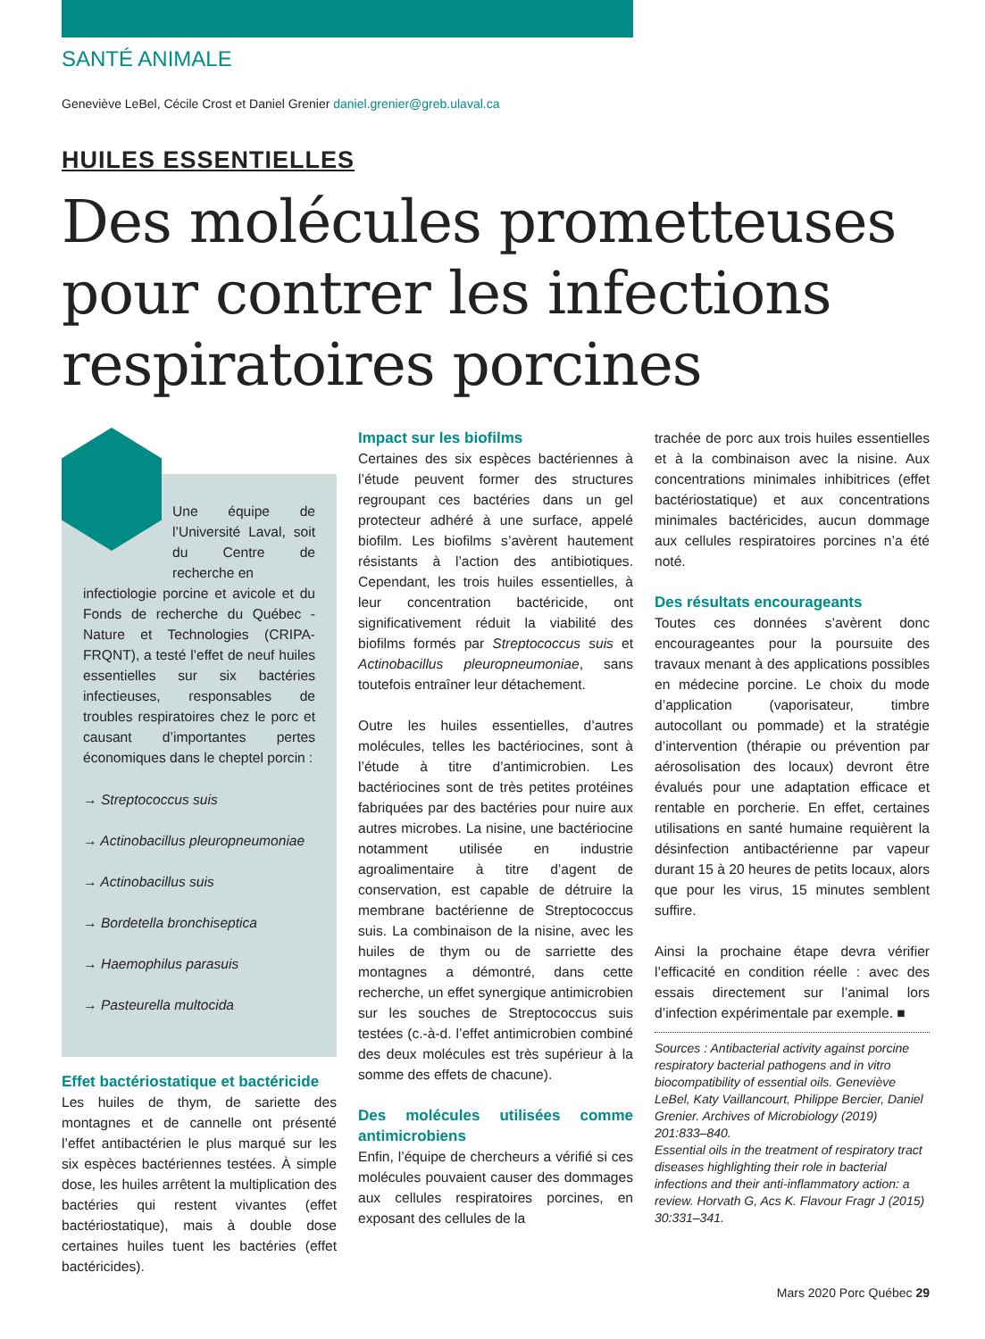SANTÉ ANIMALE
Geneviève LeBel, Cécile Crost et Daniel Grenier daniel.grenier@greb.ulaval.ca
HUILES ESSENTIELLES
Des molécules prometteuses pour contrer les infections respiratoires porcines
Une équipe de l’Université Laval, soit du Centre de recherche en
infectiologie porcine et avicole et du Fonds de recherche du Québec - Nature et Technologies (CRIPA-FRQNT), a testé l’effet de neuf huiles essentielles sur six bactéries infectieuses, responsables de troubles respiratoires chez le porc et causant d’importantes pertes économiques dans le cheptel porcin :
→ Streptococcus suis
→ Actinobacillus pleuropneumoniae
→ Actinobacillus suis
→ Bordetella bronchiseptica
→ Haemophilus parasuis
→ Pasteurella multocida
Effet bactériostatique et bactéricide
Les huiles de thym, de sariette des montagnes et de cannelle ont présenté l’effet antibactérien le plus marqué sur les six espèces bactériennes testées. À simple dose, les huiles arrêtent la multiplication des bactéries qui restent vivantes (effet bactériostatique), mais à double dose certaines huiles tuent les bactéries (effet bactéricides).
Impact sur les biofilms
Certaines des six espèces bactériennes à l’étude peuvent former des structures regroupant ces bactéries dans un gel protecteur adhéré à une surface, appelé biofilm. Les biofilms s’avèrent hautement résistants à l’action des antibiotiques. Cependant, les trois huiles essentielles, à leur concentration bactéricide, ont significativement réduit la viabilité des biofilms formés par Streptococcus suis et Actinobacillus pleuropneumoniae, sans toutefois entraîner leur détachement.
Outre les huiles essentielles, d’autres molécules, telles les bactériocines, sont à l’étude à titre d’antimicrobien. Les bactériocines sont de très petites protéines fabriquées par des bactéries pour nuire aux autres microbes. La nisine, une bactériocine notamment utilisée en industrie agroalimentaire à titre d’agent de conservation, est capable de détruire la membrane bactérienne de Streptococcus suis. La combinaison de la nisine, avec les huiles de thym ou de sarriette des montagnes a démontré, dans cette recherche, un effet synergique antimicrobien sur les souches de Streptococcus suis testées (c.-à-d. l’effet antimicrobien combiné des deux molécules est très supérieur à la somme des effets de chacune).
Des molécules utilisées comme antimicrobiens
Enfin, l’équipe de chercheurs a vérifié si ces molécules pouvaient causer des dommages aux cellules respiratoires porcines, en exposant des cellules de la
trachée de porc aux trois huiles essentielles et à la combinaison avec la nisine. Aux concentrations minimales inhibitrices (effet bactériostatique) et aux concentrations minimales bactéricides, aucun dommage aux cellules respiratoires porcines n’a été noté.
Des résultats encourageants
Toutes ces données s’avèrent donc encourageantes pour la poursuite des travaux menant à des applications possibles en médecine porcine. Le choix du mode d’application (vaporisateur, timbre autocollant ou pommade) et la stratégie d’intervention (thérapie ou prévention par aérosolisation des locaux) devront être évalués pour une adaptation efficace et rentable en porcherie. En effet, certaines utilisations en santé humaine requièrent la désinfection antibactérienne par vapeur durant 15 à 20 heures de petits locaux, alors que pour les virus, 15 minutes semblent suffire.
Ainsi la prochaine étape devra vérifier l’efficacité en condition réelle : avec des essais directement sur l’animal lors d’infection expérimentale par exemple. ■
Sources : Antibacterial activity against porcine respiratory bacterial pathogens and in vitro biocompatibility of essential oils. Geneviève LeBel, Katy Vaillancourt, Philippe Bercier, Daniel Grenier. Archives of Microbiology (2019) 201:833–840.
Essential oils in the treatment of respiratory tract diseases highlighting their role in bacterial infections and their anti-inflammatory action: a review. Horvath G, Acs K. Flavour Fragr J (2015) 30:331–341.
Mars 2020 Porc Québec 29